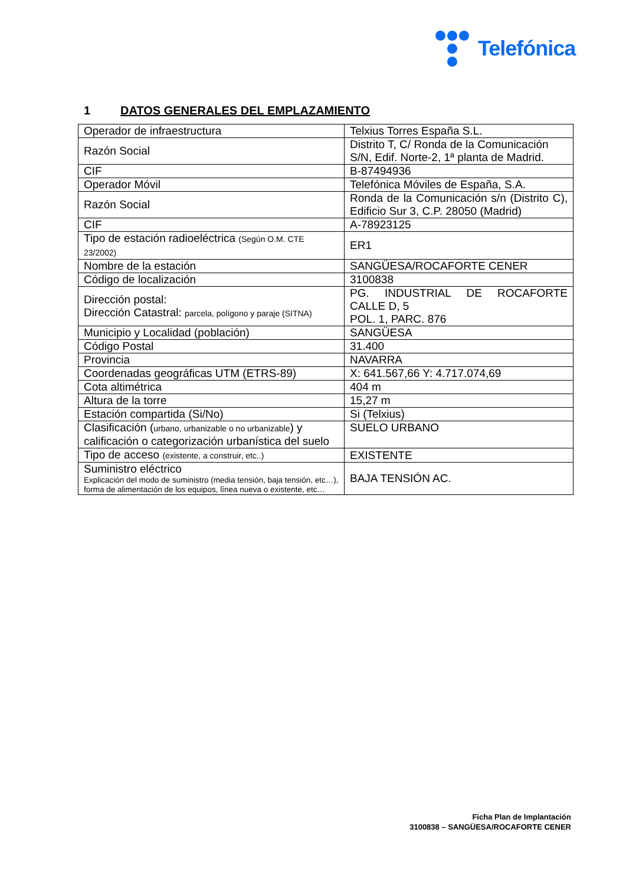Telefónica
1 DATOS GENERALES DEL EMPLAZAMIENTO
| Operador de infraestructura | Telxius Torres España S.L. |
| Razón Social | Distrito T, C/ Ronda de la Comunicación S/N, Edif. Norte-2, 1ª planta de Madrid. |
| CIF | B-87494936 |
| Operador Móvil | Telefónica Móviles de España, S.A. |
| Razón Social | Ronda de la Comunicación s/n (Distrito C), Edificio Sur 3, C.P. 28050 (Madrid) |
| CIF | A-78923125 |
| Tipo de estación radioeléctrica (Según O.M. CTE 23/2002) | ER1 |
| Nombre de la estación | SANGÜESA/ROCAFORTE CENER |
| Código de localización | 3100838 |
| Dirección postal: Dirección Catastral: parcela, polígono y paraje (SITNA) | PG. INDUSTRIAL DE ROCAFORTE CALLE D, 5 POL. 1, PARC. 876 |
| Municipio y Localidad (población) | SANGÜESA |
| Código Postal | 31.400 |
| Provincia | NAVARRA |
| Coordenadas geográficas UTM (ETRS-89) | X: 641.567,66 Y: 4.717.074,69 |
| Cota altimétrica | 404 m |
| Altura de la torre | 15,27 m |
| Estación compartida (Si/No) | Si (Telxius) |
| Clasificación ( urbano, urbanizable o no urbanizable ) y calificación o categorización urbanística del suelo | SUELO URBANO |
| Tipo de acceso (existente, a construir, etc..) | EXISTENTE |
| Suministro eléctrico Explicación del modo de suministro (media tensión, baja tensión, etc…), forma de alimentación de los equipos, línea nueva o existente, etc… | BAJA TENSIÓN AC. |
Ficha Plan de Implantación
3100838 – SANGÜESA/ROCAFORTE CENER